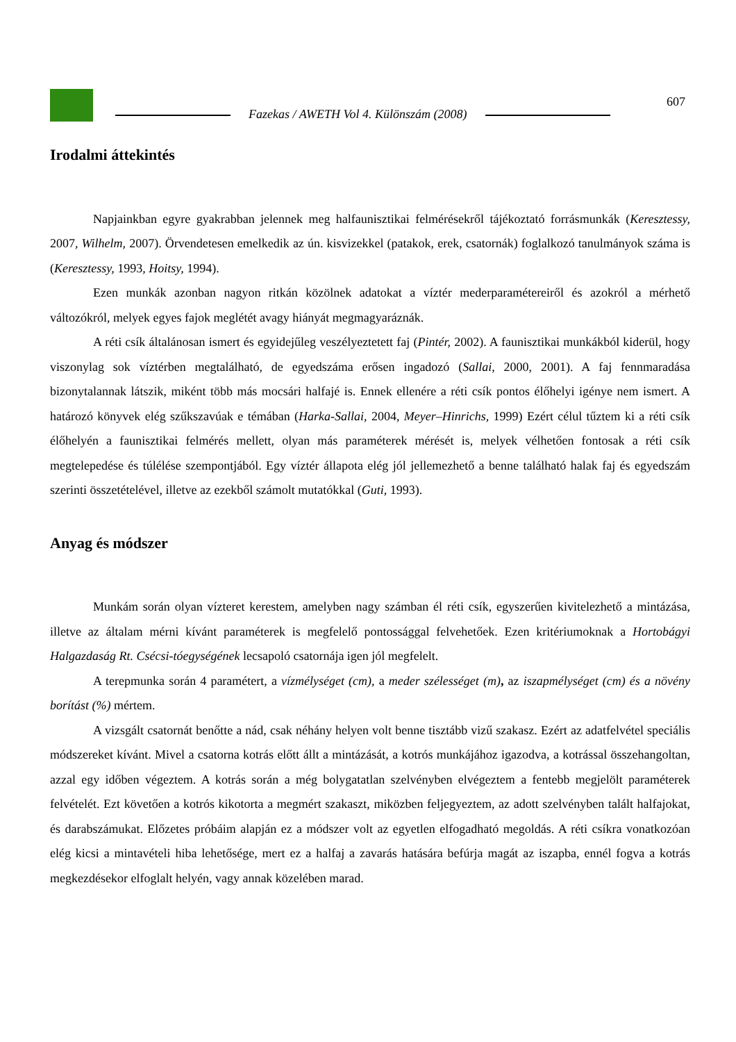Fazekas / AWETH Vol 4. Különszám (2008)
607
Irodalmi áttekintés
Napjainkban egyre gyakrabban jelennek meg halfaunisztikai felmérésekről tájékoztató forrásmunkák (Keresztessy, 2007, Wilhelm, 2007). Örvendetesen emelkedik az ún. kisvizekkel (patakok, erek, csatornák) foglalkozó tanulmányok száma is (Keresztessy, 1993, Hoitsy, 1994).
Ezen munkák azonban nagyon ritkán közölnek adatokat a víztér mederparamétereiről és azokról a mérhető változókról, melyek egyes fajok meglétét avagy hiányát megmagyaráznák.
A réti csík általánosan ismert és egyidejűleg veszélyeztetett faj (Pintér, 2002). A faunisztikai munkákból kiderül, hogy viszonylag sok víztérben megtalálható, de egyedszáma erősen ingadozó (Sallai, 2000, 2001). A faj fennmaradása bizonytalannak látszik, miként több más mocsári halfajé is. Ennek ellenére a réti csík pontos élőhelyi igénye nem ismert. A határozó könyvek elég szűkszavúak e témában (Harka-Sallai, 2004, Meyer–Hinrichs, 1999) Ezért célul tűztem ki a réti csík élőhelyén a faunisztikai felmérés mellett, olyan más paraméterek mérését is, melyek vélhetően fontosak a réti csík megtelepedése és túlélése szempontjából. Egy víztér állapota elég jól jellemezhető a benne található halak faj és egyedszám szerinti összetételével, illetve az ezekből számolt mutatókkal (Guti, 1993).
Anyag és módszer
Munkám során olyan vízteret kerestem, amelyben nagy számban él réti csík, egyszerűen kivitelezhető a mintázása, illetve az általam mérni kívánt paraméterek is megfelelő pontossággal felvehetőek. Ezen kritériumoknak a Hortobágyi Halgazdaság Rt. Csécsi-tóegységének lecsapoló csatornája igen jól megfelelt.
A terepmunka során 4 paramétert, a vízmélységet (cm), a meder szélességet (m), az iszapmélységet (cm) és a növény borítást (%) mértem.
A vizsgált csatornát benőtte a nád, csak néhány helyen volt benne tisztább vizű szakasz. Ezért az adatfelvétel speciális módszereket kívánt. Mivel a csatorna kotrás előtt állt a mintázását, a kotrós munkájához igazodva, a kotrással összehangoltan, azzal egy időben végeztem. A kotrás során a még bolygatatlan szelvényben elvégeztem a fentebb megjelölt paraméterek felvételét. Ezt követően a kotrós kikotorta a megmért szakaszt, miközben feljegyeztem, az adott szelvényben talált halfajokat, és darabszámukat. Előzetes próbáim alapján ez a módszer volt az egyetlen elfogadható megoldás. A réti csíkra vonatkozóan elég kicsi a mintavételi hiba lehetősége, mert ez a halfaj a zavarás hatására befúrja magát az iszapba, ennél fogva a kotrás megkezdésekor elfoglalt helyén, vagy annak közelében marad.